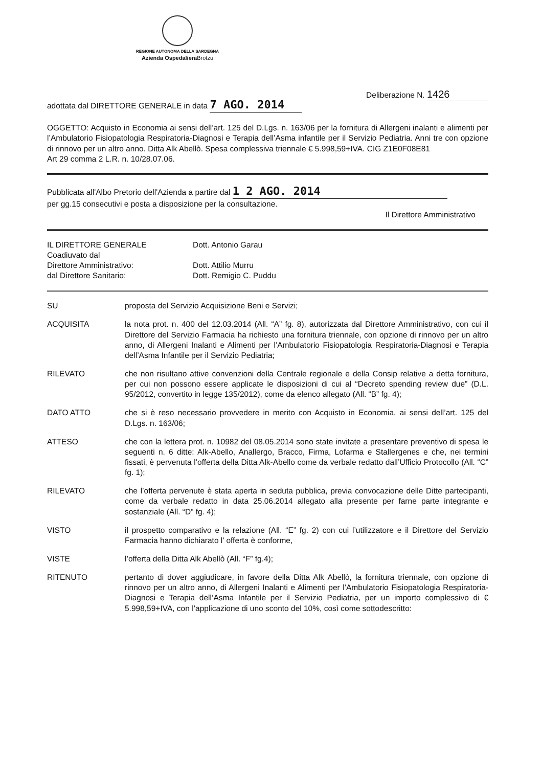REGIONE AUTONOMA DELLA SARDEGNA
Azienda Ospedaliera Brotzu
adottata dal DIRETTORE GENERALE in data 7 AGO. 2014
Deliberazione N. 1426
OGGETTO: Acquisto in Economia ai sensi dell’art. 125 del D.Lgs. n. 163/06 per la fornitura di Allergeni inalanti e alimenti per l’Ambulatorio Fisiopatologia Respiratoria-Diagnosi e Terapia dell’Asma infantile per il Servizio Pediatria. Anni tre con opzione di rinnovo per un altro anno. Ditta Alk Abellò. Spesa complessiva triennale € 5.998,59+IVA. CIG Z1E0F08E81
Art 29 comma 2 L.R. n. 10/28.07.06.
Pubblicata all'Albo Pretorio dell'Azienda a partire dal 1 2 AGO. 2014
per gg.15 consecutivi e posta a disposizione per la consultazione.
Il Direttore Amministrativo
IL DIRETTORE GENERALE
Dott. Antonio Garau
Coadiuvato dal
Direttore Amministrativo:
Dott. Attilio Murru
dal Direttore Sanitario:
Dott. Remigio C. Puddu
SU
proposta del Servizio Acquisizione Beni e Servizi;
ACQUISITA
la nota prot. n. 400 del 12.03.2014 (All. “A” fg. 8), autorizzata dal Direttore Amministrativo, con cui il Direttore del Servizio Farmacia ha richiesto una fornitura triennale, con opzione di rinnovo per un altro anno, di Allergeni Inalanti e Alimenti per l’Ambulatorio Fisiopatologia Respiratoria-Diagnosi e Terapia dell’Asma Infantile per il Servizio Pediatria;
RILEVATO
che non risultano attive convenzioni della Centrale regionale e della Consip relative a detta fornitura, per cui non possono essere applicate le disposizioni di cui al “Decreto spending review due” (D.L. 95/2012, convertito in legge 135/2012), come da elenco allegato (All. “B” fg. 4);
DATO ATTO
che si è reso necessario provvedere in merito con Acquisto in Economia, ai sensi dell’art. 125 del D.Lgs. n. 163/06;
ATTESO
che con la lettera prot. n. 10982 del 08.05.2014 sono state invitate a presentare preventivo di spesa le seguenti n. 6 ditte: Alk-Abello, Anallergo, Bracco, Firma, Lofarma e Stallergenes e che, nei termini fissati, è pervenuta l’offerta della Ditta Alk-Abello come da verbale redatto dall’Ufficio Protocollo (All. “C” fg. 1);
RILEVATO
che l’offerta pervenute è stata aperta in seduta pubblica, previa convocazione delle Ditte partecipanti, come da verbale redatto in data 25.06.2014 allegato alla presente per farne parte integrante e sostanziale (All. “D” fg. 4);
VISTO
il prospetto comparativo e la relazione (All. “E” fg. 2) con cui l’utilizzatore e il Direttore del Servizio Farmacia hanno dichiarato l’ offerta è conforme,
VISTE
l’offerta della Ditta Alk Abellò (All. “F” fg.4);
RITENUTO
pertanto di dover aggiudicare, in favore della Ditta Alk Abellò, la fornitura triennale, con opzione di rinnovo per un altro anno, di Allergeni Inalanti e Alimenti per l’Ambulatorio Fisiopatologia Respiratoria-Diagnosi e Terapia dell’Asma Infantile per il Servizio Pediatria, per un importo complessivo di € 5.998,59+IVA, con l’applicazione di uno sconto del 10%, così come sottodescritto: